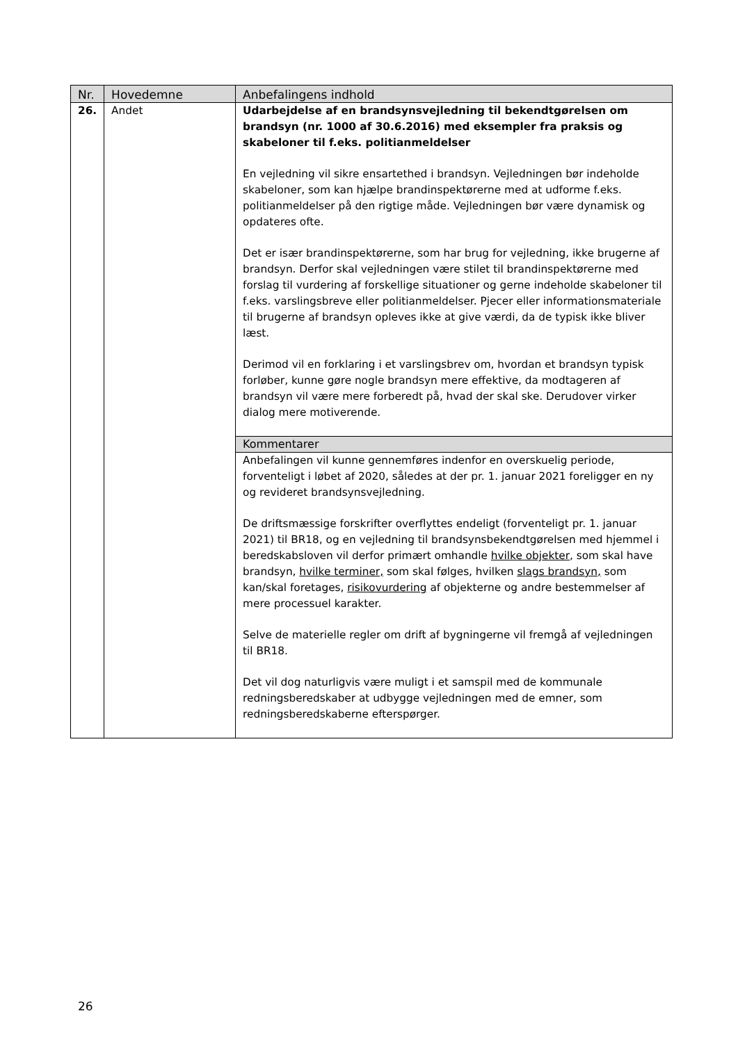| Nr. | Hovedemne | Anbefalingens indhold |
| --- | --- | --- |
| 26. | Andet | Udarbejdelse af en brandsynsvejledning til bekendtgørelsen om brandsyn (nr. 1000 af 30.6.2016) med eksempler fra praksis og skabeloner til f.eks. politianmeldelser En vejledning vil sikre ensartethed i brandsyn. Vejledningen bør indeholde skabeloner, som kan hjælpe brandinspektørerne med at udforme f.eks. politianmeldelser på den rigtige måde. Vejledningen bør være dynamisk og opdateres ofte. Det er især brandinspektørerne, som har brug for vejledning, ikke brugerne af brandsyn. Derfor skal vejledningen være stilet til brandinspektørerne med forslag til vurdering af forskellige situationer og gerne indeholde skabeloner til f.eks. varslingsbreve eller politianmeldelser. Pjecer eller informationsmateriale til brugerne af brandsyn opleves ikke at give værdi, da de typisk ikke bliver læst. Derimod vil en forklaring i et varslingsbrev om, hvordan et brandsyn typisk forløber, kunne gøre nogle brandsyn mere effektive, da modtageren af brandsyn vil være mere forberedt på, hvad der skal ske. Derudover virker dialog mere motiverende. Kommentarer Anbefalingen vil kunne gennemføres indenfor en overskuelig periode, forventeligt i løbet af 2020, således at der pr. 1. januar 2021 foreligger en ny og revideret brandsynsvejledning. De driftsmæssige forskrifter overflyttes endeligt (forventeligt pr. 1. januar 2021) til BR18, og en vejledning til brandsynsbekendtgørelsen med hjemmel i beredskabsloven vil derfor primært omhandle hvilke objekter , som skal have brandsyn, hvilke terminer, som skal følges, hvilken slags brandsyn, som kan/skal foretages, risikovurdering af objekterne og andre bestemmelser af mere processuel karakter. Selve de materielle regler om drift af bygningerne vil fremgå af vejledningen til BR18. Det vil dog naturligvis være muligt i et samspil med de kommunale redningsberedskaber at udbygge vejledningen med de emner, som redningsberedskaberne efterspørger. |
26